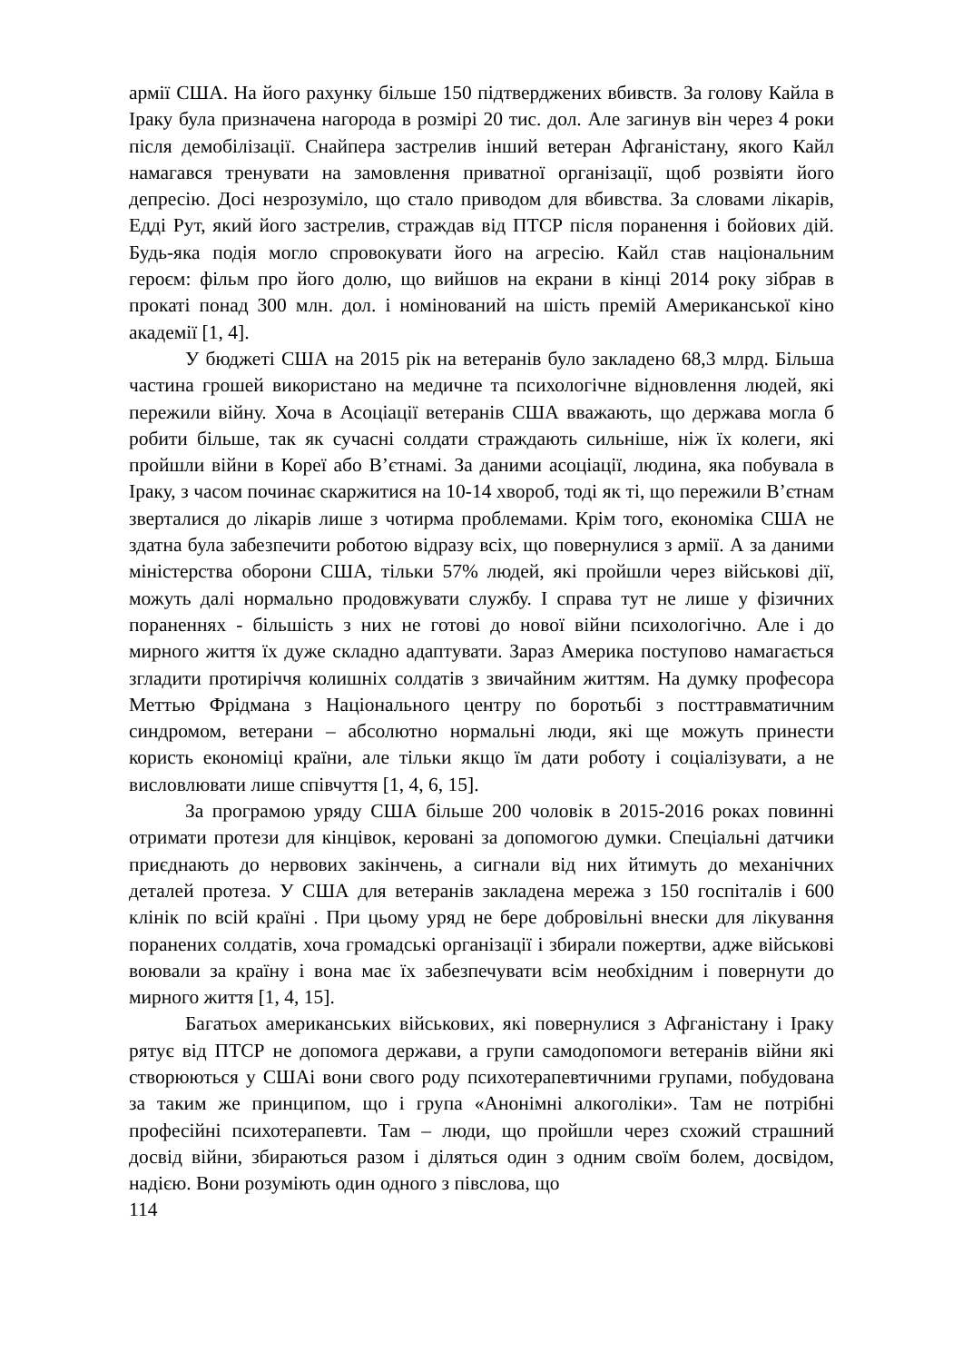армії США. На його рахунку більше 150 підтверджених вбивств. За голову Кайла в Іраку була призначена нагорода в розмірі 20 тис. дол. Але загинув він через 4 роки після демобілізації. Снайпера застрелив інший ветеран Афганістану, якого Кайл намагався тренувати на замовлення приватної організації, щоб розвіяти його депресію. Досі незрозуміло, що стало приводом для вбивства. За словами лікарів, Едді Рут, який його застрелив, страждав від ПТСР після поранення і бойових дій. Будь-яка подія могло спровокувати його на агресію. Кайл став національним героєм: фільм про його долю, що вийшов на екрани в кінці 2014 року зібрав в прокаті понад 300 млн. дол. і номінований на шість премій Американської кіно академії [1, 4].
У бюджеті США на 2015 рік на ветеранів було закладено 68,3 млрд. Більша частина грошей використано на медичне та психологічне відновлення людей, які пережили війну. Хоча в Асоціації ветеранів США вважають, що держава могла б робити більше, так як сучасні солдати страждають сильніше, ніж їх колеги, які пройшли війни в Кореї або В’єтнамі. За даними асоціації, людина, яка побувала в Іраку, з часом починає скаржитися на 10-14 хвороб, тоді як ті, що пережили В’єтнам зверталися до лікарів лише з чотирма проблемами. Крім того, економіка США не здатна була забезпечити роботою відразу всіх, що повернулися з армії. А за даними міністерства оборони США, тільки 57% людей, які пройшли через військові дії, можуть далі нормально продовжувати службу. І справа тут не лише у фізичних пораненнях - більшість з них не готові до нової війни психологічно. Але і до мирного життя їх дуже складно адаптувати. Зараз Америка поступово намагається згладити протиріччя колишніх солдатів з звичайним життям. На думку професора Меттью Фрідмана з Національного центру по боротьбі з посттравматичним синдромом, ветерани – абсолютно нормальні люди, які ще можуть принести користь економіці країни, але тільки якщо їм дати роботу і соціалізувати, а не висловлювати лише співчуття [1, 4, 6, 15].
За програмою уряду США більше 200 чоловік в 2015-2016 роках повинні отримати протези для кінцівок, керовані за допомогою думки. Спеціальні датчики приєднають до нервових закінчень, а сигнали від них йтимуть до механічних деталей протеза. У США для ветеранів закладена мережа з 150 госпіталів і 600 клінік по всій країні . При цьому уряд не бере добровільні внески для лікування поранених солдатів, хоча громадські організації і збирали пожертви, адже військові воювали за країну і вона має їх забезпечувати всім необхідним і повернути до мирного життя [1, 4, 15].
Багатьох американських військових, які повернулися з Афганістану і Іраку рятує від ПТСР не допомога держави, а групи самодопомоги ветеранів війни які створюються у СШАі вони свого роду психотерапевтичними групами, побудована за таким же принципом, що і група «Анонімні алкоголіки». Там не потрібні професійні психотерапевти. Там – люди, що пройшли через схожий страшний досвід війни, збираються разом і діляться один з одним своїм болем, досвідом, надією. Вони розуміють один одного з півслова, що
114